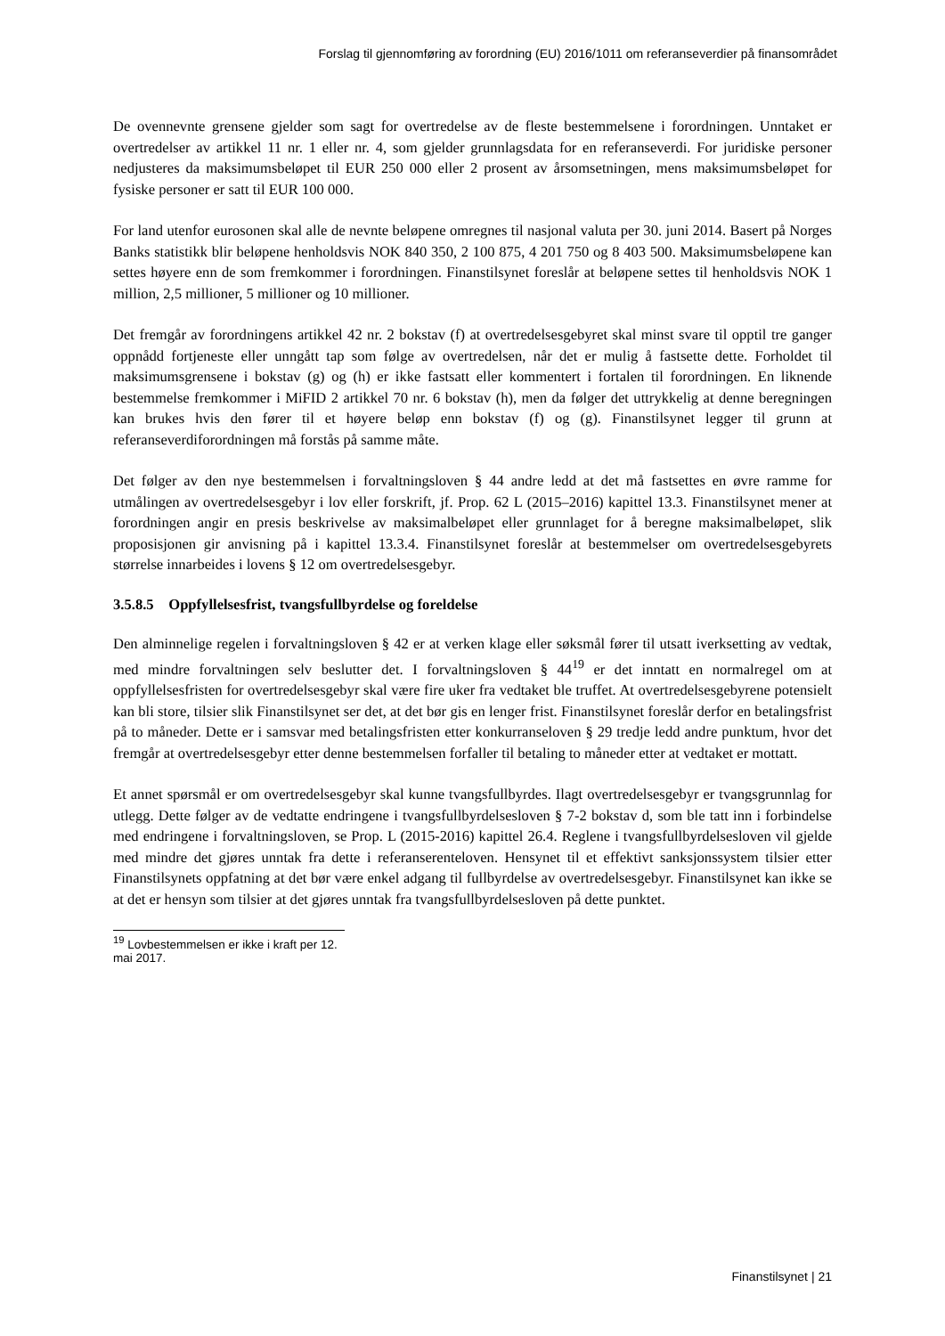Forslag til gjennomføring av forordning (EU) 2016/1011 om referanseverdier på finansområdet
De ovennevnte grensene gjelder som sagt for overtredelse av de fleste bestemmelsene i forordningen. Unntaket er overtredelser av artikkel 11 nr. 1 eller nr. 4, som gjelder grunnlags­data for en referanseverdi. For juridiske personer nedjusteres da maksimumsbeløpet til EUR 250 000 eller 2 prosent av årsomsetningen, mens maksimumsbeløpet for fysiske personer er satt til EUR 100 000.
For land utenfor eurosonen skal alle de nevnte beløpene omregnes til nasjonal valuta per 30. juni 2014. Basert på Norges Banks statistikk blir beløpene henholdsvis NOK 840 350, 2 100 875, 4 201 750 og 8 403 500. Maksimumsbeløpene kan settes høyere enn de som fremkommer i forordningen. Finanstilsynet foreslår at beløpene settes til henholdsvis NOK 1 million, 2,5 millioner, 5 millioner og 10 millioner.
Det fremgår av forordningens artikkel 42 nr. 2 bokstav (f) at overtredelsesgebyret skal minst svare til opptil tre ganger oppnådd fortjeneste eller unngått tap som følge av overtredelsen, når det er mulig å fastsette dette. Forholdet til maksimumsgrensene i bokstav (g) og (h) er ikke fastsatt eller kommentert i fortalen til forordningen. En liknende bestemmelse frem­kommer i MiFID 2 artikkel 70 nr. 6 bokstav (h), men da følger det uttrykkelig at denne beregningen kan brukes hvis den fører til et høyere beløp enn bokstav (f) og (g). Finans­tilsynet legger til grunn at referanseverdiforordningen må forstås på samme måte.
Det følger av den nye bestemmelsen i forvaltningsloven § 44 andre ledd at det må fastsettes en øvre ramme for utmålingen av overtredelsesgebyr i lov eller forskrift, jf. Prop. 62 L (2015–2016) kapittel 13.3. Finanstilsynet mener at forordningen angir en presis beskrivelse av maksimalbeløpet eller grunnlaget for å beregne maksimalbeløpet, slik proposisjonen gir anvisning på i kapittel 13.3.4. Finanstilsynet foreslår at bestemmelser om overtredelses­gebyrets størrelse innarbeides i lovens § 12 om overtredelsesgebyr.
3.5.8.5 Oppfyllelsesfrist, tvangsfullbyrdelse og foreldelse
Den alminnelige regelen i forvaltningsloven § 42 er at verken klage eller søksmål fører til utsatt iverksetting av vedtak, med mindre forvaltningen selv beslutter det. I forvaltningsloven § 44<sup>19</sup> er det inntatt en normalregel om at oppfyllelsesfristen for overtredelsesgebyr skal være fire uker fra vedtaket ble truffet. At overtredelsesgebyrene potensielt kan bli store, tilsier slik Finanstilsynet ser det, at det bør gis en lenger frist. Finanstilsynet foreslår derfor en betalings­frist på to måneder. Dette er i samsvar med betalingsfristen etter konkurranseloven § 29 tredje ledd andre punktum, hvor det fremgår at overtredelsesgebyr etter denne bestemmelsen forfaller til betaling to måneder etter at vedtaket er mottatt.
Et annet spørsmål er om overtredelsesgebyr skal kunne tvangsfullbyrdes. Ilagt overtredelses­gebyr er tvangsgrunnlag for utlegg. Dette følger av de vedtatte endringene i tvangsfull­byrdelsesloven § 7-2 bokstav d, som ble tatt inn i forbindelse med endringene i forvaltnings­loven, se Prop. L (2015-2016) kapittel 26.4. Reglene i tvangsfullbyrdelsesloven vil gjelde med mindre det gjøres unntak fra dette i referanserenteloven. Hensynet til et effektivt sanksjonssystem tilsier etter Finanstilsynets oppfatning at det bør være enkel adgang til fullbyrdelse av overtredelsesgebyr. Finanstilsynet kan ikke se at det er hensyn som tilsier at det gjøres unntak fra tvangsfullbyrdelsesloven på dette punktet.
<sup>19</sup> Lovbestemmelsen er ikke i kraft per 12. mai 2017.
Finanstilsynet | 21